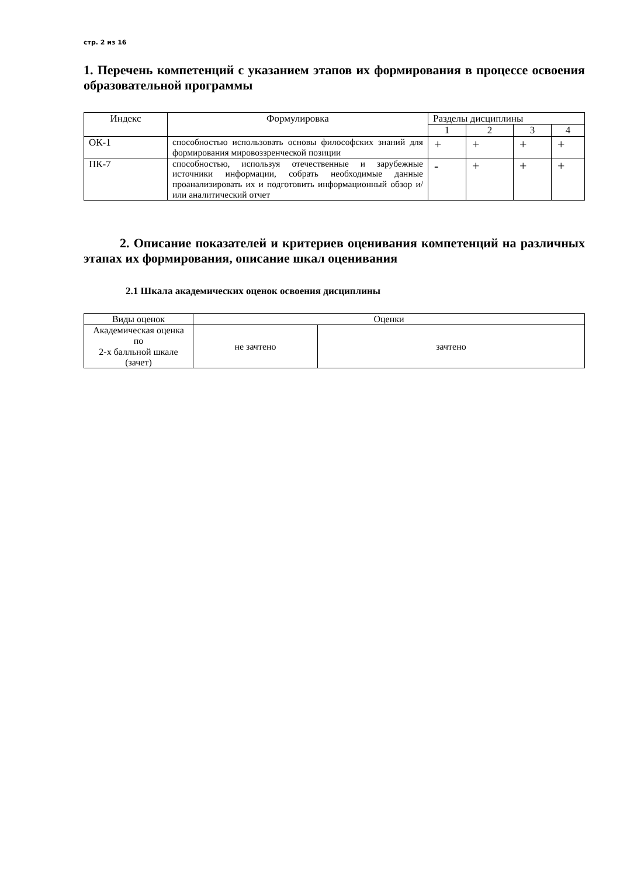стр. 2 из 16
1. Перечень компетенций с указанием этапов их формирования в процессе освоения образовательной программы
| Индекс | Формулировка | Разделы дисциплины | | | |
| --- | --- | --- | --- | --- | --- |
| | | 1 | 2 | 3 | 4 |
| ОК-1 | способностью использовать основы философских знаний для формирования мировоззренческой позиции | + | + | + | + |
| ПК-7 | способностью, используя отечественные и зарубежные источники информации, собрать необходимые данные проанализировать их и подготовить информационный обзор и/или аналитический отчет | - | + | + | + |
2. Описание показателей и критериев оценивания компетенций на различных этапах их формирования, описание шкал оценивания
2.1 Шкала академических оценок освоения дисциплины
| Виды оценок | Оценки | |
| --- | --- | --- |
| Академическая оценка по 2-х балльной шкале (зачет) | не зачтено | зачтено |